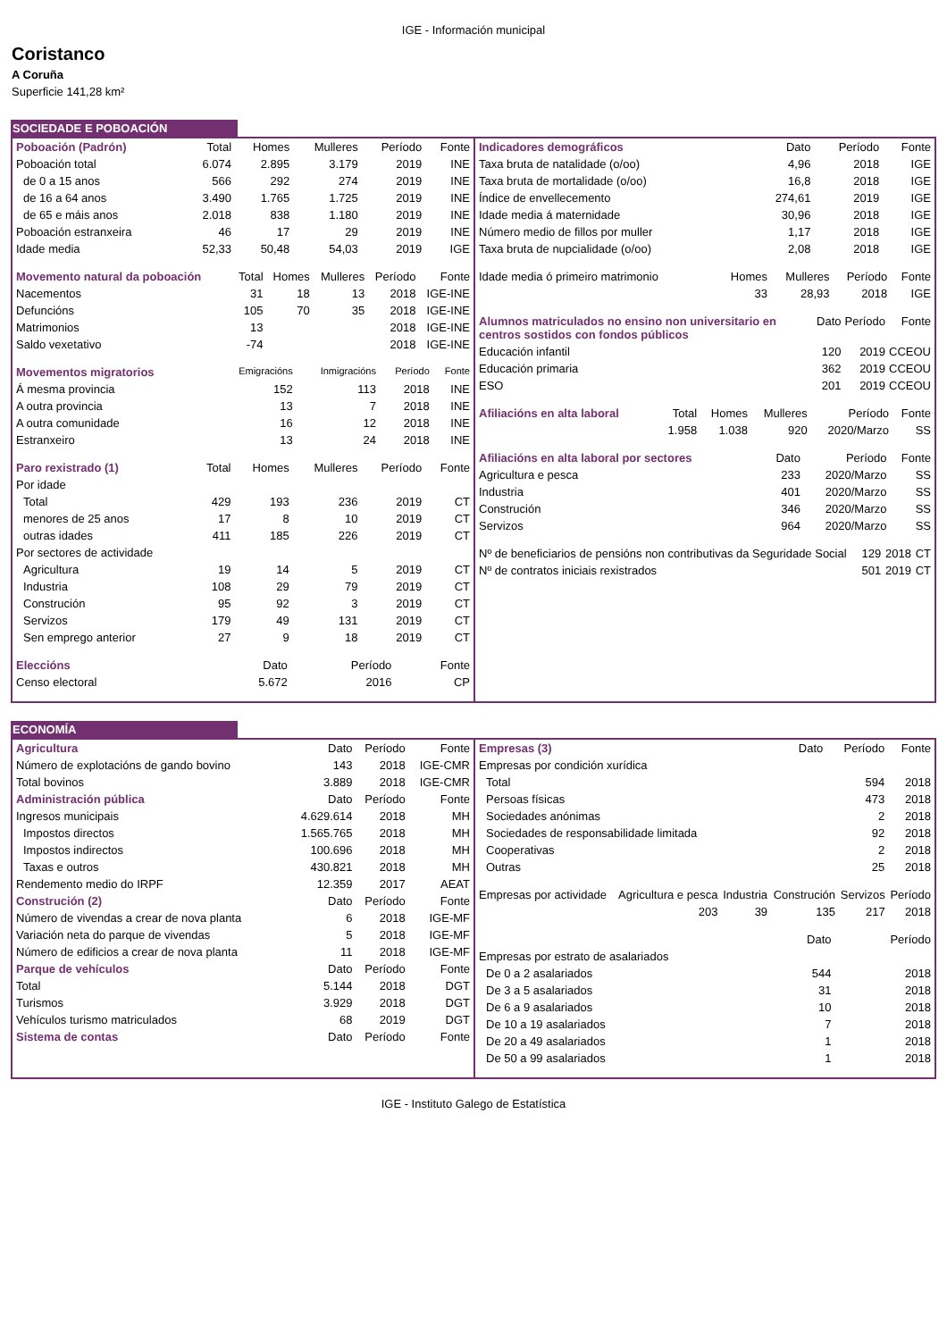IGE - Información municipal
Coristanco
A Coruña
Superficie 141,28 km²
SOCIEDADE E POBOACIÓN
| Poboación (Padrón) | Total | Homes | Mulleres | Período | Fonte |
| --- | --- | --- | --- | --- | --- |
| Poboación total | 6.074 | 2.895 | 3.179 | 2019 | INE |
| de 0 a 15 anos | 566 | 292 | 274 | 2019 | INE |
| de 16 a 64 anos | 3.490 | 1.765 | 1.725 | 2019 | INE |
| de 65 e máis anos | 2.018 | 838 | 1.180 | 2019 | INE |
| Poboación estranxeira | 46 | 17 | 29 | 2019 | INE |
| Idade media | 52,33 | 50,48 | 54,03 | 2019 | IGE |
| Movemento natural da poboación | Total | Homes | Mulleres | Período | Fonte |
| --- | --- | --- | --- | --- | --- |
| Nacementos | 31 | 18 | 13 | 2018 | IGE-INE |
| Defuncións | 105 | 70 | 35 | 2018 | IGE-INE |
| Matrimonios | 13 | | | 2018 | IGE-INE |
| Saldo vexetativo | -74 | | | 2018 | IGE-INE |
| Movementos migratorios | Emigracións | Inmigracións | Período | Fonte |
| --- | --- | --- | --- | --- |
| Á mesma provincia | 152 | 113 | 2018 | INE |
| A outra provincia | 13 | 7 | 2018 | INE |
| A outra comunidade | 16 | 12 | 2018 | INE |
| Estranxeiro | 13 | 24 | 2018 | INE |
| Paro rexistrado (1) | Total | Homes | Mulleres | Período | Fonte |
| --- | --- | --- | --- | --- | --- |
| Por idade | | | | | |
| Total | 429 | 193 | 236 | 2019 | CT |
| menores de 25 anos | 17 | 8 | 10 | 2019 | CT |
| outras idades | 411 | 185 | 226 | 2019 | CT |
| Por sectores de actividade | | | | | |
| Agricultura | 19 | 14 | 5 | 2019 | CT |
| Industria | 108 | 29 | 79 | 2019 | CT |
| Construción | 95 | 92 | 3 | 2019 | CT |
| Servizos | 179 | 49 | 131 | 2019 | CT |
| Sen emprego anterior | 27 | 9 | 18 | 2019 | CT |
| Eleccións | Dato | Período | Fonte |
| --- | --- | --- | --- |
| Censo electoral | 5.672 | 2016 | CP |
| Indicadores demográficos | Dato | Período | Fonte |
| --- | --- | --- | --- |
| Taxa bruta de natalidade (o/oo) | 4,96 | 2018 | IGE |
| Taxa bruta de mortalidade (o/oo) | 16,8 | 2018 | IGE |
| Índice de envellecemento | 274,61 | 2019 | IGE |
| Idade media á maternidade | 30,96 | 2018 | IGE |
| Número medio de fillos por muller | 1,17 | 2018 | IGE |
| Taxa bruta de nupcialidade (o/oo) | 2,08 | 2018 | IGE |
| Idade media ó primeiro matrimonio | Homes | Mulleres | Período | Fonte |
| | 33 | 28,93 | 2018 | IGE |
| Alumnos matriculados no ensino non universitario en centros sostidos con fondos públicos | Dato | Período | Fonte |
| --- | --- | --- | --- |
| Educación infantil | 120 | 2019 | CCEOU |
| Educación primaria | 362 | 2019 | CCEOU |
| ESO | 201 | 2019 | CCEOU |
| Afiliacións en alta laboral | Total | Homes | Mulleres | Período | Fonte |
| --- | --- | --- | --- | --- | --- |
| | 1.958 | 1.038 | 920 | 2020/Marzo | SS |
| Afiliacións en alta laboral por sectores | Dato | Período | Fonte |
| --- | --- | --- | --- |
| Agricultura e pesca | 233 | 2020/Marzo | SS |
| Industria | 401 | 2020/Marzo | SS |
| Construción | 346 | 2020/Marzo | SS |
| Servizos | 964 | 2020/Marzo | SS |
| Nº de beneficiarios de pensións non contributivas da Seguridade Social | 129 | 2018 | CT |
| Nº de contratos iniciais rexistrados | 501 | 2019 | CT |
ECONOMÍA
| Agricultura | Dato | Período | Fonte |
| --- | --- | --- | --- |
| Número de explotacións de gando bovino | 143 | 2018 | IGE-CMR |
| Total bovinos | 3.889 | 2018 | IGE-CMR |
| Administración pública | Dato | Período | Fonte |
| Ingresos municipais | 4.629.614 | 2018 | MH |
| Impostos directos | 1.565.765 | 2018 | MH |
| Impostos indirectos | 100.696 | 2018 | MH |
| Taxas e outros | 430.821 | 2018 | MH |
| Rendemento medio do IRPF | 12.359 | 2017 | AEAT |
| Construción (2) | Dato | Período | Fonte |
| Número de vivendas a crear de nova planta | 6 | 2018 | IGE-MF |
| Variación neta do parque de vivendas | 5 | 2018 | IGE-MF |
| Número de edificios a crear de nova planta | 11 | 2018 | IGE-MF |
| Parque de vehículos | Dato | Período | Fonte |
| Total | 5.144 | 2018 | DGT |
| Turismos | 3.929 | 2018 | DGT |
| Vehículos turismo matriculados | 68 | 2019 | DGT |
| Sistema de contas | Dato | Período | Fonte |
| Empresas (3) | Dato | Período | Fonte |
| --- | --- | --- | --- |
| Empresas por condición xurídica | | | |
| Total | | 594 | 2018 |
| Persoas físicas | | 473 | 2018 |
| Sociedades anónimas | | 2 | 2018 |
| Sociedades de responsabilidade limitada | | 92 | 2018 |
| Cooperativas | | 2 | 2018 |
| Outras | | 25 | 2018 |
| Empresas por actividade | Agricultura e pesca | Industria | Construción | Servizos | Período |
| | 203 | 39 | 135 | 217 | 2018 |
| | Dato | Período |
| Empresas por estrato de asalariados | | |
| De 0 a 2 asalariados | 544 | 2018 |
| De 3 a 5 asalariados | 31 | 2018 |
| De 6 a 9 asalariados | 10 | 2018 |
| De 10 a 19 asalariados | 7 | 2018 |
| De 20 a 49 asalariados | 1 | 2018 |
| De 50 a 99 asalariados | 1 | 2018 |
IGE - Instituto Galego de Estatística